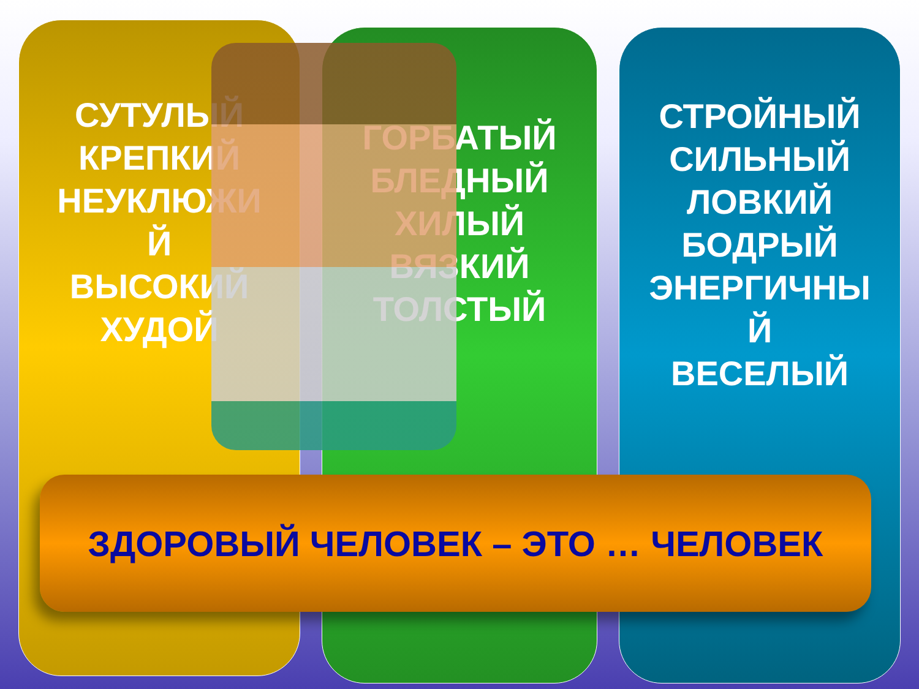СУТУЛЫЙ
КРЕПКИЙ
НЕУКЛЮЖИ
Й
ВЫСОКИЙ
ХУДОЙ
ГОРБАТЫЙ
БЛЕДНЫЙ
ХИЛЫЙ
ВЯЗКИЙ
ТОЛСТЫЙ
СТРОЙНЫЙ
СИЛЬНЫЙ
ЛОВКИЙ
БОДРЫЙ
ЭНЕРГИЧНЫ
Й
ВЕСЕЛЫЙ
ЗДОРОВЫЙ ЧЕЛОВЕК – ЭТО … ЧЕЛОВЕК